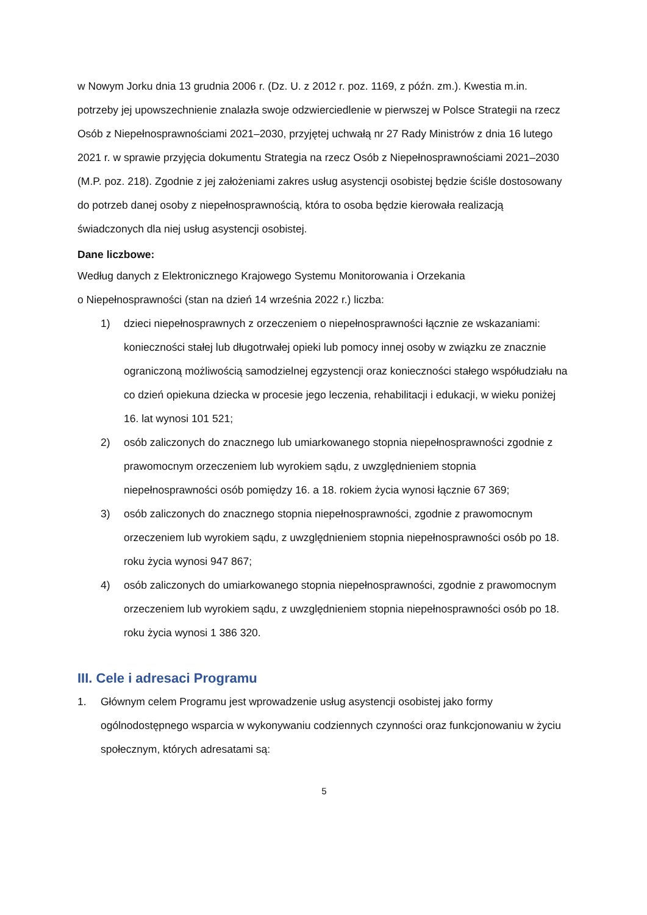w Nowym Jorku dnia 13 grudnia 2006 r. (Dz. U. z 2012 r. poz. 1169, z późn. zm.). Kwestia m.in. potrzeby jej upowszechnienie znalazła swoje odzwierciedlenie w pierwszej w Polsce Strategii na rzecz Osób z Niepełnosprawnościami 2021–2030, przyjętej uchwałą nr 27 Rady Ministrów z dnia 16 lutego 2021 r. w sprawie przyjęcia dokumentu Strategia na rzecz Osób z Niepełnosprawnościami 2021–2030 (M.P. poz. 218). Zgodnie z jej założeniami zakres usług asystencji osobistej będzie ściśle dostosowany do potrzeb danej osoby z niepełnosprawnością, która to osoba będzie kierowała realizacją świadczonych dla niej usług asystencji osobistej.
Dane liczbowe:
Według danych z Elektronicznego Krajowego Systemu Monitorowania i Orzekania
o Niepełnosprawności (stan na dzień 14 września 2022 r.) liczba:
1) dzieci niepełnosprawnych z orzeczeniem o niepełnosprawności łącznie ze wskazaniami: konieczności stałej lub długotrwałej opieki lub pomocy innej osoby w związku ze znacznie ograniczoną możliwością samodzielnej egzystencji oraz konieczności stałego współudziału na co dzień opiekuna dziecka w procesie jego leczenia, rehabilitacji i edukacji, w wieku poniżej 16. lat wynosi 101 521;
2) osób zaliczonych do znacznego lub umiarkowanego stopnia niepełnosprawności zgodnie z prawomocnym orzeczeniem lub wyrokiem sądu, z uwzględnieniem stopnia niepełnosprawności osób pomiędzy 16. a 18. rokiem życia wynosi łącznie 67 369;
3) osób zaliczonych do znacznego stopnia niepełnosprawności, zgodnie z prawomocnym orzeczeniem lub wyrokiem sądu, z uwzględnieniem stopnia niepełnosprawności osób po 18. roku życia wynosi 947 867;
4) osób zaliczonych do umiarkowanego stopnia niepełnosprawności, zgodnie z prawomocnym orzeczeniem lub wyrokiem sądu, z uwzględnieniem stopnia niepełnosprawności osób po 18. roku życia wynosi 1 386 320.
III. Cele i adresaci Programu
1. Głównym celem Programu jest wprowadzenie usług asystencji osobistej jako formy ogólnodostępnego wsparcia w wykonywaniu codziennych czynności oraz funkcjonowaniu w życiu społecznym, których adresatami są:
5